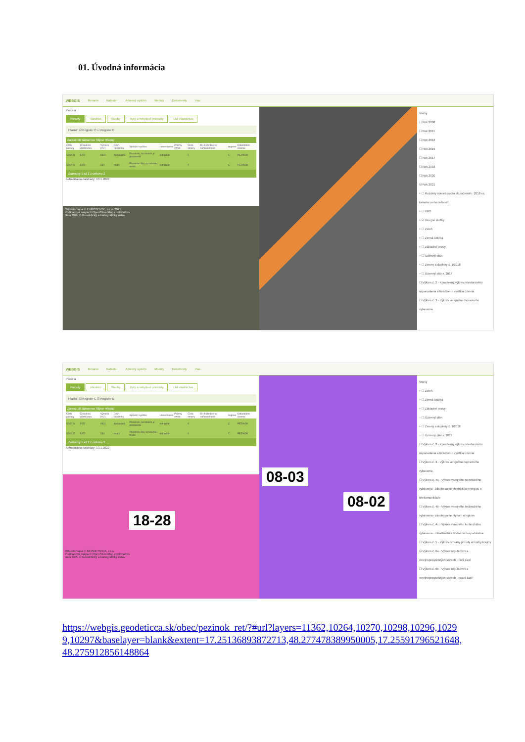01. Úvodná informácia
WEBGIS Meranie Kataster Adresný systém Moduly Dokumenty Viac
Parcela
Parcely Vlastníci Stavby Byty a nebytové priestory List vlastníctva
Hľadať: ☑ Register C ☑ Register E
Zobraz 10 záznamov Stĺpce Hľadaj:
| Číslo parcely | Číslo listu vlastníctva | Výmera (m2) | Druh pozemku | Spôsob využitia | Umiestnenie | Právny vzťah | Číslo zmeny | Druh chránenej nehnuteľnosti | register | Katastrálne územie |
| --- | --- | --- | --- | --- | --- | --- | --- | --- | --- | --- |
| 5242/21 | 5472 | 4331 | zastavaná | Pozemok, na ktorom je postavená | extravilán | | 0 | | C | PEZINOK |
| 5242/27 | 5472 | 234 | trvalý | Pozemok lúky a pasienku trvalo | extravilán | | 0 | | C | PEZINOK |
Záznamy 1 až 2 z celkovo 2
Aktualizácia databázy: 13.1.2022
Ortofotomapa © EUROSENSE, s.r.o. 2021
Podkladová mapa © OpenStreetMap contributors
Data GKÚ © Geodetický a kartografický ústav
Vrstvy
☐ Rok 2008
☐ Rok 2011
☐ Rok 2012
☐ Rok 2016
☐ Rok 2017
☐ Rok 2018
☐ Rok 2020
☑ Rok 2021
+ ☐ Rozdiely stavieb podľa skutočnosti r. 2018 vs. kataster nehnuteľností
+ ☐ UPD
+ ☑ Verejné služby
+ ☐ Zeleň
+ ☐ Zimná údržba
+ ☐ Základné vrstvy
− ☐ Územný plán
+ ☐ Zmeny a doplnky č. 1/2018
− ☐ Územný plán r. 2017
☐ Výkres č. 2 - Komplexný výkres priestorového usporiadania a funkčného využitia územia
☐ Výkres č. 3 - Výkres verejného dopravného vybavenia
WEBGIS Meranie Kataster Adresný systém Moduly Dokumenty Viac
Parcela
Parcely Vlastníci Stavby Byty a nebytové priestory List vlastníctva
Hľadať: ☑ Register C ☑ Register E
Zobraz 10 záznamov Stĺpce Hľadaj:
| Číslo parcely | Číslo listu vlastníctva | Výmera (m2) | Druh pozemku | Spôsob využitia | Umiestnenie | Právny vzťah | Číslo zmeny | Druh chránenej nehnuteľnosti | register | Katastrálne územie |
| --- | --- | --- | --- | --- | --- | --- | --- | --- | --- | --- |
| 5242/21 | 5472 | 4331 | zastavaná | Pozemok, na ktorom je postavená | extravilán | | 0 | | C | PEZINOK |
| 5242/27 | 5472 | 234 | trvalý | Pozemok lúky a pasienku trvalo | extravilán | | 0 | | C | PEZINOK |
Záznamy 1 až 2 z celkovo 2
Aktualizácia databázy: 13.1.2022
18-28
Ortofotomapa © GEODETICCA, s.r.o.
Podkladová mapa © OpenStreetMap contributors
Data GKÚ © Geodetický a kartografický ústav
08-03
08-02
Vrstvy
+ ☐ Zeleň
+ ☐ Zimná údržba
+ ☐ Základné vrstvy
− ☐ Územný plán
+ ☐ Zmeny a doplnky č. 1/2018
− ☐ Územný plán r. 2017
☐ Výkres č. 2 - Komplexný výkres priestorového usporiadania a funkčného využitia územia
☐ Výkres č. 3 - Výkres verejného dopravného vybavenia
☐ Výkres č. 4a - Výkres verejného technického vybavenia - zásobovanie elektrickou energiou a telekomunikácie
☐ Výkres č. 4b - Výkres verejného technického vybavenia - zásobovanie plynom a teplom
☐ Výkres č. 4c - Výkres verejného technického vybavenia - infraštruktúra vodného hospodárstva
☐ Výkres č. 5 - Výkres ochrany prírody a tvorby krajiny
☑ Výkres č. 6a - Výkres regulatívov a verejnoprospešných stavieb - ľavá časť
☐ Výkres č. 6b - Výkres regulatívov a verejnoprospešných stavieb - pravá časť
https://webgis.geodeticca.sk/obec/pezinok_ret/?#url?layers=11362,10264,10270,10298,10296,10299,10297&baselayer=blank&extent=17.25136893872713,48.277478389950005,17.25591796521648,48.275912856148864